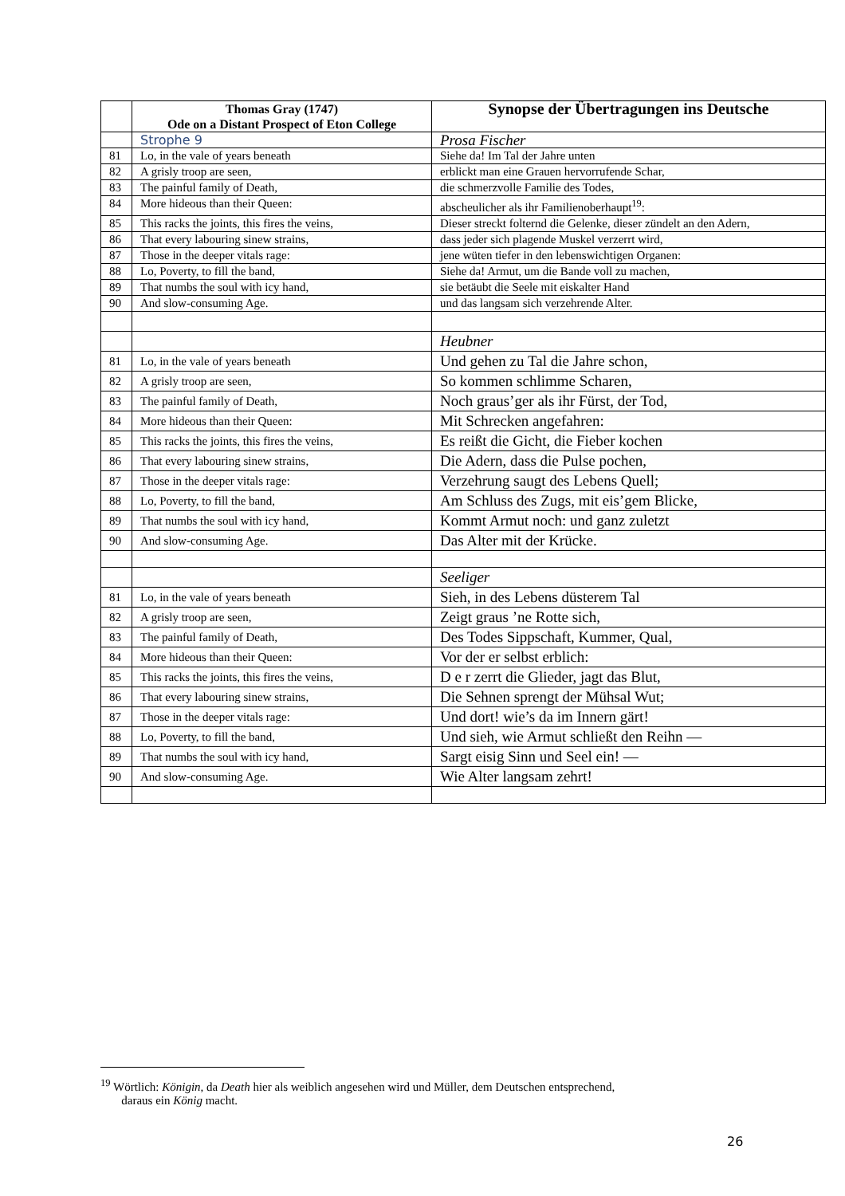| | Thomas Gray (1747) Ode on a Distant Prospect of Eton College | Synopse der Übertragungen ins Deutsche |
| --- | --- | --- |
| | Strophe 9 | Prosa Fischer |
| 81 | Lo, in the vale of years beneath | Siehe da! Im Tal der Jahre unten |
| 82 | A grisly troop are seen, | erblickt man eine Grauen hervorrufende Schar, |
| 83 | The painful family of Death, | die schmerzvolle Familie des Todes, |
| 84 | More hideous than their Queen: | abscheulicher als ihr Familienoberhaupt<sup>19</sup>: |
| 85 | This racks the joints, this fires the veins, | Dieser streckt folternd die Gelenke, dieser zündelt an den Adern, |
| 86 | That every labouring sinew strains, | dass jeder sich plagende Muskel verzerrt wird, |
| 87 | Those in the deeper vitals rage: | jene wüten tiefer in den lebenswichtigen Organen: |
| 88 | Lo, Poverty, to fill the band, | Siehe da! Armut, um die Bande voll zu machen, |
| 89 | That numbs the soul with icy hand, | sie betäubt die Seele mit eiskalter Hand |
| 90 | And slow-consuming Age. | und das langsam sich verzehrende Alter. |
| | | Heubner |
| 81 | Lo, in the vale of years beneath | Und gehen zu Tal die Jahre schon, |
| 82 | A grisly troop are seen, | So kommen schlimme Scharen, |
| 83 | The painful family of Death, | Noch graus’ger als ihr Fürst, der Tod, |
| 84 | More hideous than their Queen: | Mit Schrecken angefahren: |
| 85 | This racks the joints, this fires the veins, | Es reißt die Gicht, die Fieber kochen |
| 86 | That every labouring sinew strains, | Die Adern, dass die Pulse pochen, |
| 87 | Those in the deeper vitals rage: | Verzehrung saugt des Lebens Quell; |
| 88 | Lo, Poverty, to fill the band, | Am Schluss des Zugs, mit eis’gem Blicke, |
| 89 | That numbs the soul with icy hand, | Kommt Armut noch: und ganz zuletzt |
| 90 | And slow-consuming Age. | Das Alter mit der Krücke. |
| | | Seeliger |
| 81 | Lo, in the vale of years beneath | Sieh, in des Lebens düsterem Tal |
| 82 | A grisly troop are seen, | Zeigt graus ’ne Rotte sich, |
| 83 | The painful family of Death, | Des Todes Sippschaft, Kummer, Qual, |
| 84 | More hideous than their Queen: | Vor der er selbst erblich: |
| 85 | This racks the joints, this fires the veins, | D e r zerrt die Glieder, jagt das Blut, |
| 86 | That every labouring sinew strains, | Die Sehnen sprengt der Mühsal Wut; |
| 87 | Those in the deeper vitals rage: | Und dort! wie’s da im Innern gärt! |
| 88 | Lo, Poverty, to fill the band, | Und sieh, wie Armut schließt den Reihn — |
| 89 | That numbs the soul with icy hand, | Sargt eisig Sinn und Seel ein! — |
| 90 | And slow-consuming Age. | Wie Alter langsam zehrt! |
<sup>19</sup> Wörtlich: Königin, da Death hier als weiblich angesehen wird und Müller, dem Deutschen entsprechend,
daraus ein König macht.
26